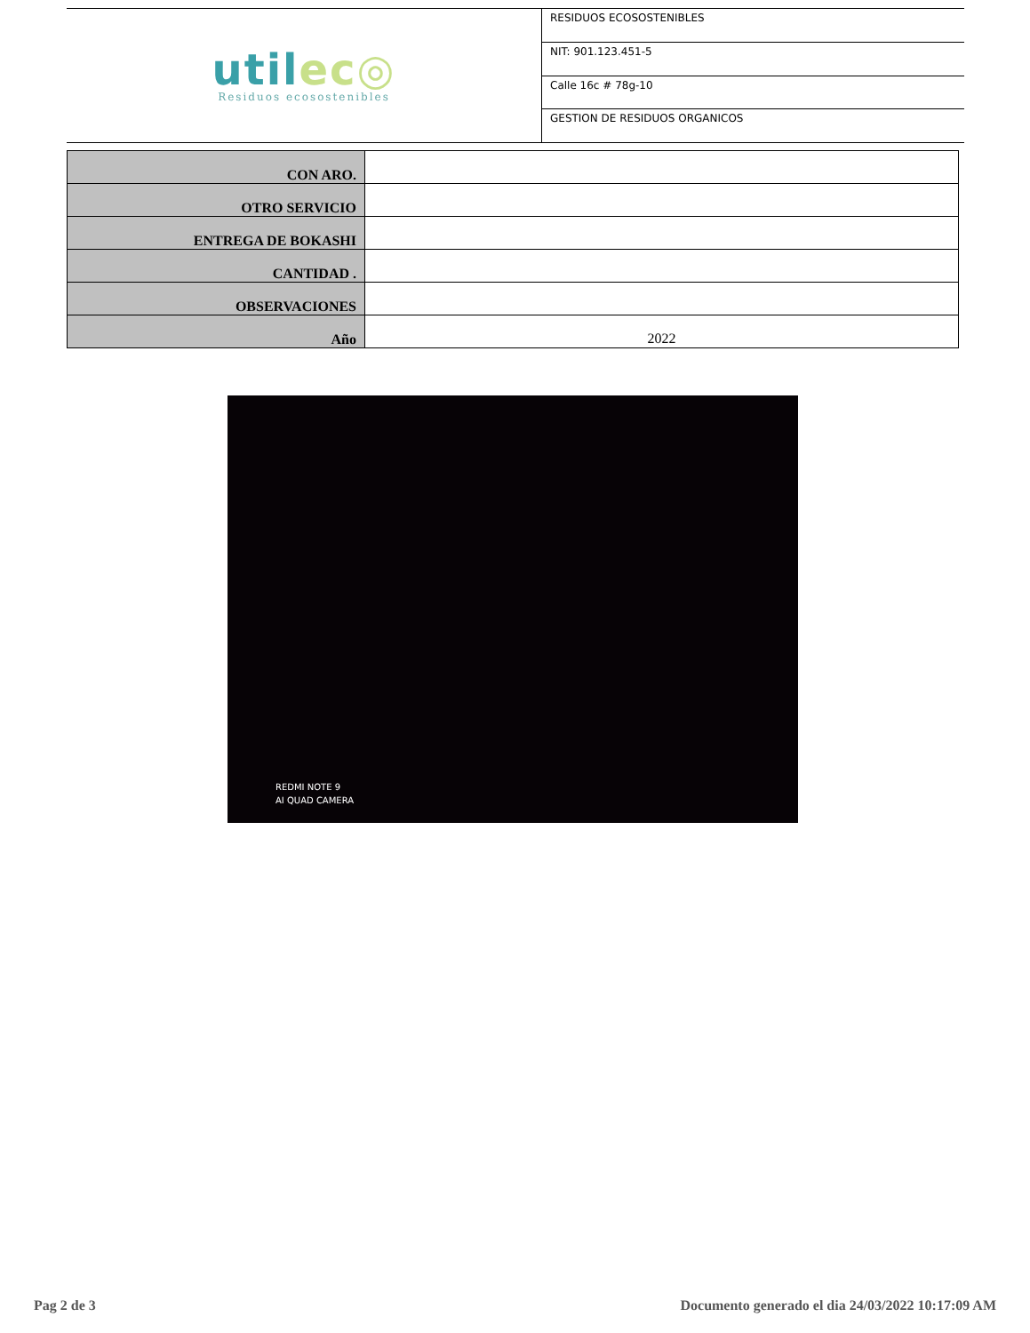utilec◎
Residuos ecosostenibles
RESIDUOS ECOSOSTENIBLES
NIT: 901.123.451-5
Calle 16c # 78g-10
GESTION DE RESIDUOS ORGANICOS
| CON ARO. | |
| OTRO SERVICIO | |
| ENTREGA DE BOKASHI | |
| CANTIDAD . | |
| OBSERVACIONES | |
| Año | 2022 |
REDMI NOTE 9
AI QUAD CAMERA
Pag 2 de 3 Documento generado el dia 24/03/2022 10:17:09 AM